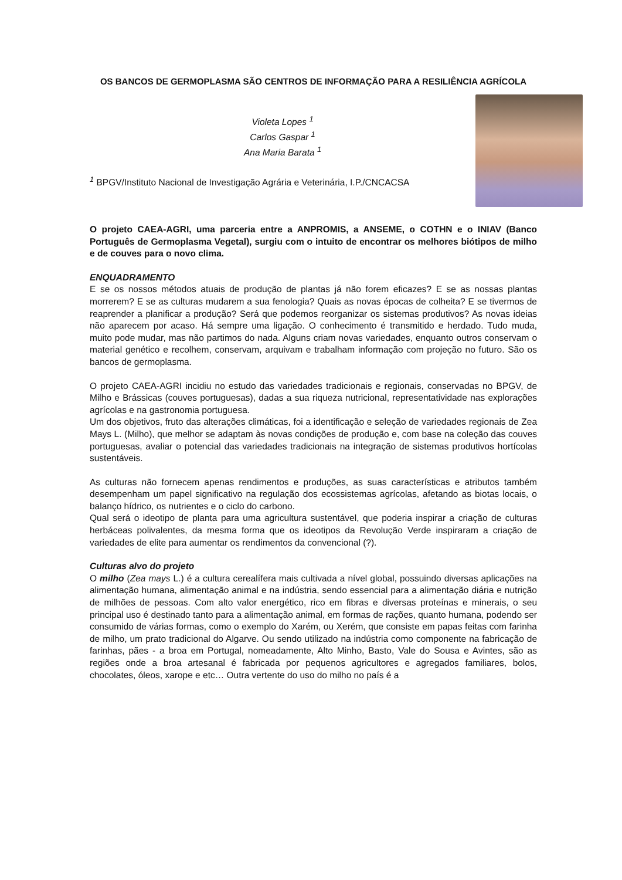OS BANCOS DE GERMOPLASMA SÃO CENTROS DE INFORMAÇÃO PARA A RESILIÊNCIA AGRÍCOLA
Violeta Lopes <sup>1</sup>
Carlos Gaspar <sup>1</sup>
Ana Maria Barata <sup>1</sup>
<sup>1</sup> BPGV/Instituto Nacional de Investigação Agrária e Veterinária, I.P./CNCACSA
O projeto CAEA-AGRI, uma parceria entre a ANPROMIS, a ANSEME, o COTHN e o INIAV (Banco Português de Germoplasma Vegetal), surgiu com o intuito de encontrar os melhores biótipos de milho e de couves para o novo clima.
ENQUADRAMENTO
E se os nossos métodos atuais de produção de plantas já não forem eficazes? E se as nossas plantas morrerem? E se as culturas mudarem a sua fenologia? Quais as novas épocas de colheita? E se tivermos de reaprender a planificar a produção? Será que podemos reorganizar os sistemas produtivos? As novas ideias não aparecem por acaso. Há sempre uma ligação. O conhecimento é transmitido e herdado. Tudo muda, muito pode mudar, mas não partimos do nada. Alguns criam novas variedades, enquanto outros conservam o material genético e recolhem, conservam, arquivam e trabalham informação com projeção no futuro. São os bancos de germoplasma.
O projeto CAEA-AGRI incidiu no estudo das variedades tradicionais e regionais, conservadas no BPGV, de Milho e Brássicas (couves portuguesas), dadas a sua riqueza nutricional, representatividade nas explorações agrícolas e na gastronomia portuguesa.
Um dos objetivos, fruto das alterações climáticas, foi a identificação e seleção de variedades regionais de Zea Mays L. (Milho), que melhor se adaptam às novas condições de produção e, com base na coleção das couves portuguesas, avaliar o potencial das variedades tradicionais na integração de sistemas produtivos hortícolas sustentáveis.
As culturas não fornecem apenas rendimentos e produções, as suas características e atributos também desempenham um papel significativo na regulação dos ecossistemas agrícolas, afetando as biotas locais, o balanço hídrico, os nutrientes e o ciclo do carbono.
Qual será o ideotipo de planta para uma agricultura sustentável, que poderia inspirar a criação de culturas herbáceas polivalentes, da mesma forma que os ideotipos da Revolução Verde inspiraram a criação de variedades de elite para aumentar os rendimentos da convencional (?).
Culturas alvo do projeto
O milho (Zea mays L.) é a cultura cerealífera mais cultivada a nível global, possuindo diversas aplicações na alimentação humana, alimentação animal e na indústria, sendo essencial para a alimentação diária e nutrição de milhões de pessoas. Com alto valor energético, rico em fibras e diversas proteínas e minerais, o seu principal uso é destinado tanto para a alimentação animal, em formas de rações, quanto humana, podendo ser consumido de várias formas, como o exemplo do Xarém, ou Xerém, que consiste em papas feitas com farinha de milho, um prato tradicional do Algarve. Ou sendo utilizado na indústria como componente na fabricação de farinhas, pães - a broa em Portugal, nomeadamente, Alto Minho, Basto, Vale do Sousa e Avintes, são as regiões onde a broa artesanal é fabricada por pequenos agricultores e agregados familiares, bolos, chocolates, óleos, xarope e etc… Outra vertente do uso do milho no país é a